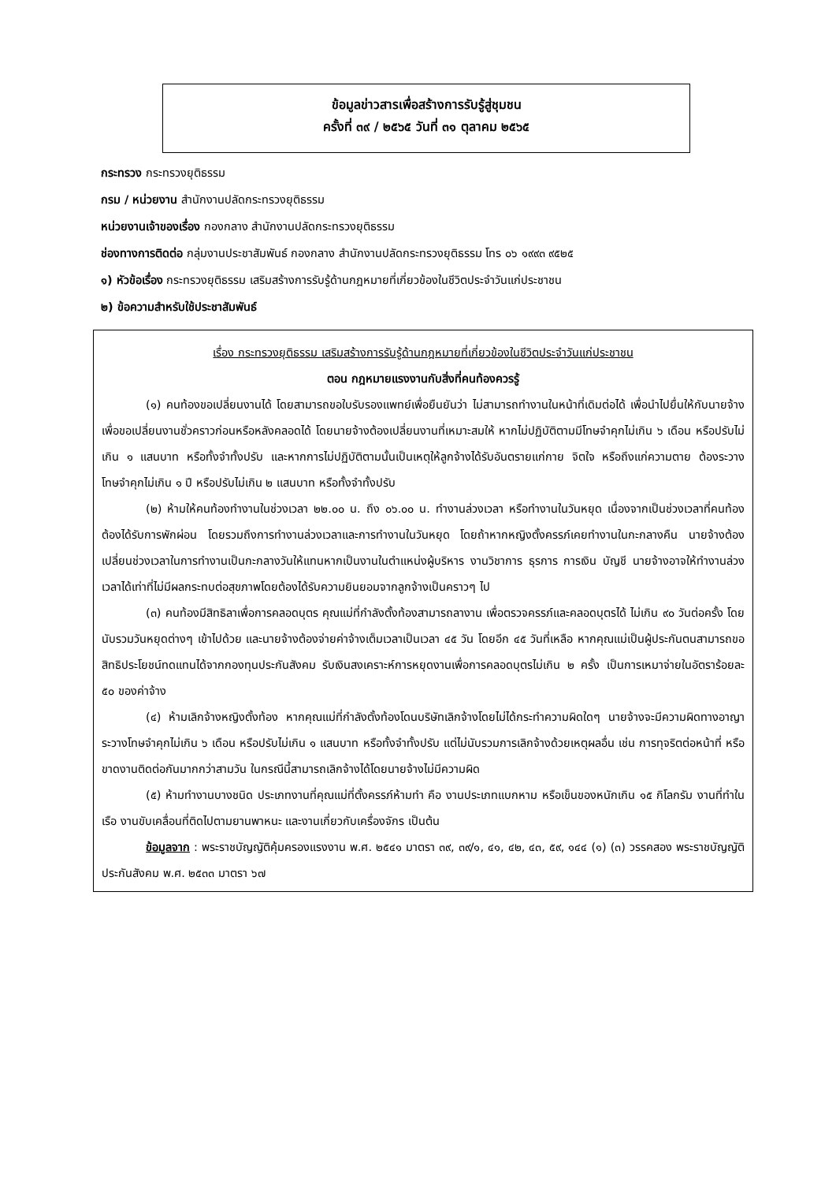ข้อมูลข่าวสารเพื่อสร้างการรับรู้สู่ชุมชน
ครั้งที่ ๓๙ / ๒๕๖๕ วันที่ ๓๑ ตุลาคม ๒๕๖๕
กระทรวง กระทรวงยุติธรรม
กรม / หน่วยงาน สำนักงานปลัดกระทรวงยุติธรรม
หน่วยงานเจ้าของเรื่อง กองกลาง สำนักงานปลัดกระทรวงยุติธรรม
ช่องทางการติดต่อ กลุ่มงานประชาสัมพันธ์ กองกลาง สำนักงานปลัดกระทรวงยุติธรรม โทร ๐๖ ๑๙๙๓ ๙๕๒๕
๑) หัวข้อเรื่อง กระทรวงยุติธรรม เสริมสร้างการรับรู้ด้านกฎหมายที่เกี่ยวข้องในชีวิตประจำวันแก่ประชาชน
๒) ข้อความสำหรับใช้ประชาสัมพันธ์
เรื่อง กระทรวงยุติธรรม เสริมสร้างการรับรู้ด้านกฎหมายที่เกี่ยวข้องในชีวิตประจำวันแก่ประชาชน
ตอน กฎหมายแรงงานกับสิ่งที่คนท้องควรรู้
(๑) คนท้องขอเปลี่ยนงานได้ โดยสามารถขอใบรับรองแพทย์เพื่อยืนยันว่า ไม่สามารถทำงานในหน้าที่เดิมต่อได้ เพื่อนำไปยื่นให้กับนายจ้าง เพื่อขอเปลี่ยนงานชั่วคราวก่อนหรือหลังคลอดได้ โดยนายจ้างต้องเปลี่ยนงานที่เหมาะสมให้ หากไม่ปฏิบัติตามมีโทษจำคุกไม่เกิน ๖ เดือน หรือปรับไม่เกิน ๑ แสนบาท หรือทั้งจำทั้งปรับ และหากการไม่ปฏิบัติตามนั้นเป็นเหตุให้ลูกจ้างได้รับอันตรายแก่กาย จิตใจ หรือถึงแก่ความตาย ต้องระวางโทษจำคุกไม่เกิน ๑ ปี หรือปรับไม่เกิน ๒ แสนบาท หรือทั้งจำทั้งปรับ
(๒) ห้ามให้คนท้องทำงานในช่วงเวลา ๒๒.๐๐ น. ถึง ๐๖.๐๐ น. ทำงานล่วงเวลา หรือทำงานในวันหยุด เนื่องจากเป็นช่วงเวลาที่คนท้องต้องได้รับการพักผ่อน โดยรวมถึงการทำงานล่วงเวลาและการทำงานในวันหยุด โดยถ้าหากหญิงตั้งครรภ์เคยทำงานในกะกลางคืน นายจ้างต้องเปลี่ยนช่วงเวลาในการทำงานเป็นกะกลางวันให้แทนหากเป็นงานในตำแหน่งผู้บริหาร งานวิชาการ ธุรการ การเงิน บัญชี นายจ้างอาจให้ทำงานล่วงเวลาได้เท่าที่ไม่มีผลกระทบต่อสุขภาพโดยต้องได้รับความยินยอมจากลูกจ้างเป็นคราวๆ ไป
(๓) คนท้องมีสิทธิลาเพื่อการคลอดบุตร คุณแม่ที่กำลังตั้งท้องสามารถลางาน เพื่อตรวจครรภ์และคลอดบุตรได้ ไม่เกิน ๙๐ วันต่อครั้ง โดยนับรวมวันหยุดต่างๆ เข้าไปด้วย และนายจ้างต้องจ่ายค่าจ้างเต็มเวลาเป็นเวลา ๔๕ วัน โดยอีก ๔๕ วันที่เหลือ หากคุณแม่เป็นผู้ประกันตนสามารถขอสิทธิประโยชน์ทดแทนได้จากกองทุนประกันสังคม รับเงินสงเคราะห์การหยุดงานเพื่อการคลอดบุตรไม่เกิน ๒ ครั้ง เป็นการเหมาจ่ายในอัตราร้อยละ ๕๐ ของค่าจ้าง
(๔) ห้ามเลิกจ้างหญิงตั้งท้อง หากคุณแม่ที่กำลังตั้งท้องโดนบริษัทเลิกจ้างโดยไม่ได้กระทำความผิดใดๆ นายจ้างจะมีความผิดทางอาญา ระวางโทษจำคุกไม่เกิน ๖ เดือน หรือปรับไม่เกิน ๑ แสนบาท หรือทั้งจำทั้งปรับ แต่ไม่นับรวมการเลิกจ้างด้วยเหตุผลอื่น เช่น การทุจริตต่อหน้าที่ หรือขาดงานติดต่อกันมากกว่าสามวัน ในกรณีนี้สามารถเลิกจ้างได้โดยนายจ้างไม่มีความผิด
(๕) ห้ามทำงานบางชนิด ประเภทงานที่คุณแม่ที่ตั้งครรภ์ห้ามทำ คือ งานประเภทแบกหาม หรือเข็นของหนักเกิน ๑๕ กิโลกรัม งานที่ทำในเรือ งานขับเคลื่อนที่ติดไปตามยานพาหนะ และงานเกี่ยวกับเครื่องจักร เป็นต้น
ข้อมูลจาก : พระราชบัญญัติคุ้มครองแรงงาน พ.ศ. ๒๕๔๑ มาตรา ๓๙, ๓๙/๑, ๔๑, ๔๒, ๔๓, ๕๙, ๑๔๔ (๑) (๓) วรรคสอง พระราชบัญญัติประกันสังคม พ.ศ. ๒๕๓๓ มาตรา ๖๗